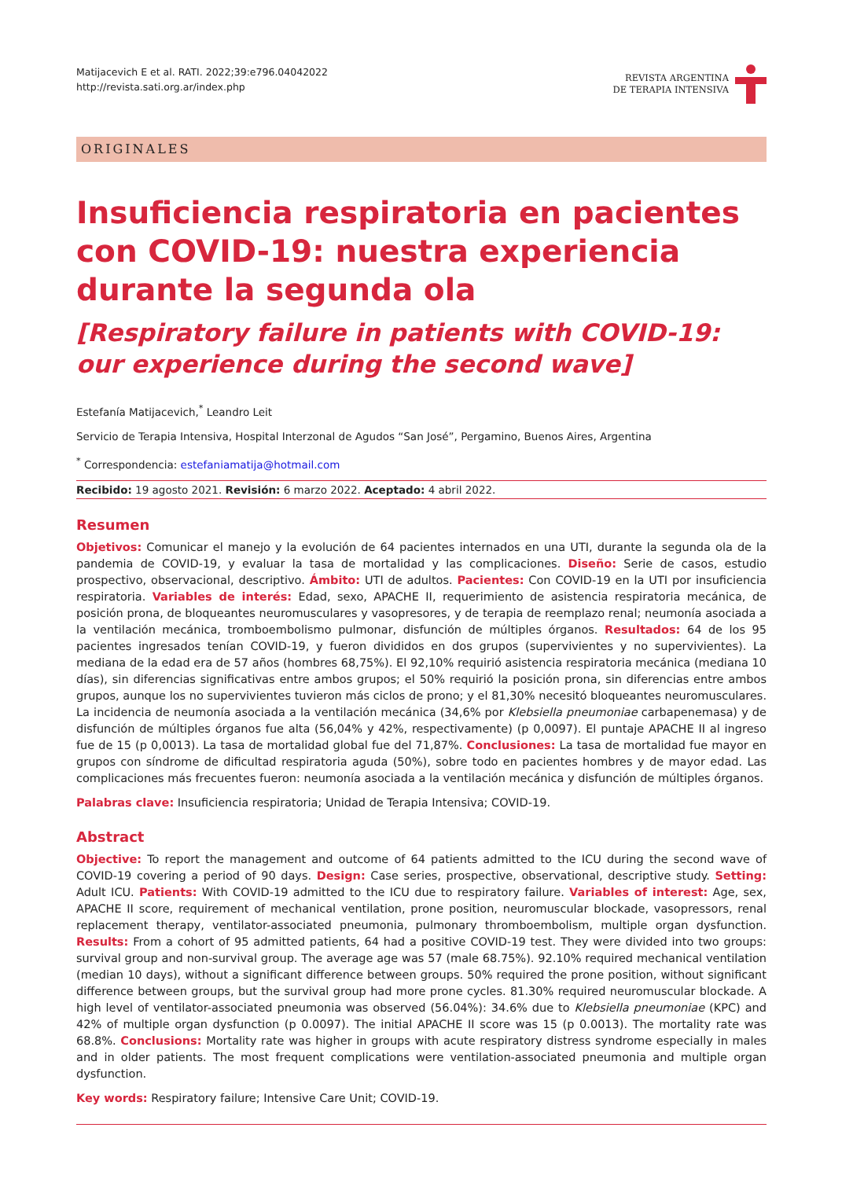Matijacevich E et al. RATI. 2022;39:e796.04042022
http://revista.sati.org.ar/index.php
REVISTA ARGENTINA
DE TERAPIA INTENSIVA
ORIGINALES
Insuficiencia respiratoria en pacientes con COVID-19: nuestra experiencia durante la segunda ola
[Respiratory failure in patients with COVID-19: our experience during the second wave]
Estefanía Matijacevich,<sup>*</sup> Leandro Leit
Servicio de Terapia Intensiva, Hospital Interzonal de Agudos “San José”, Pergamino, Buenos Aires, Argentina
<sup>*</sup> Correspondencia: estefaniamatija@hotmail.com
Recibido: 19 agosto 2021. Revisión: 6 marzo 2022. Aceptado: 4 abril 2022.
Resumen
Objetivos: Comunicar el manejo y la evolución de 64 pacientes internados en una UTI, durante la segunda ola de la pandemia de COVID-19, y evaluar la tasa de mortalidad y las complicaciones. Diseño: Serie de casos, estudio prospectivo, observacional, descriptivo. Ámbito: UTI de adultos. Pacientes: Con COVID-19 en la UTI por insuficiencia respiratoria. Variables de interés: Edad, sexo, APACHE II, requerimiento de asistencia respiratoria mecánica, de posición prona, de bloqueantes neuromusculares y vasopresores, y de terapia de reemplazo renal; neumonía asociada a la ventilación mecánica, tromboembolismo pulmonar, disfunción de múltiples órganos. Resultados: 64 de los 95 pacientes ingresados tenían COVID-19, y fueron divididos en dos grupos (supervivientes y no supervivientes). La mediana de la edad era de 57 años (hombres 68,75%). El 92,10% requirió asistencia respiratoria mecánica (mediana 10 días), sin diferencias significativas entre ambos grupos; el 50% requirió la posición prona, sin diferencias entre ambos grupos, aunque los no supervivientes tuvieron más ciclos de prono; y el 81,30% necesitó bloqueantes neuromusculares. La incidencia de neumonía asociada a la ventilación mecánica (34,6% por Klebsiella pneumoniae carbapenemasa) y de disfunción de múltiples órganos fue alta (56,04% y 42%, respectivamente) (p 0,0097). El puntaje APACHE II al ingreso fue de 15 (p 0,0013). La tasa de mortalidad global fue del 71,87%. Conclusiones: La tasa de mortalidad fue mayor en grupos con síndrome de dificultad respiratoria aguda (50%), sobre todo en pacientes hombres y de mayor edad. Las complicaciones más frecuentes fueron: neumonía asociada a la ventilación mecánica y disfunción de múltiples órganos.
Palabras clave: Insuficiencia respiratoria; Unidad de Terapia Intensiva; COVID-19.
Abstract
Objective: To report the management and outcome of 64 patients admitted to the ICU during the second wave of COVID-19 covering a period of 90 days. Design: Case series, prospective, observational, descriptive study. Setting: Adult ICU. Patients: With COVID-19 admitted to the ICU due to respiratory failure. Variables of interest: Age, sex, APACHE II score, requirement of mechanical ventilation, prone position, neuromuscular blockade, vasopressors, renal replacement therapy, ventilator-associated pneumonia, pulmonary thromboembolism, multiple organ dysfunction. Results: From a cohort of 95 admitted patients, 64 had a positive COVID-19 test. They were divided into two groups: survival group and non-survival group. The average age was 57 (male 68.75%). 92.10% required mechanical ventilation (median 10 days), without a significant difference between groups. 50% required the prone position, without significant difference between groups, but the survival group had more prone cycles. 81.30% required neuromuscular blockade. A high level of ventilator-associated pneumonia was observed (56.04%): 34.6% due to Klebsiella pneumoniae (KPC) and 42% of multiple organ dysfunction (p 0.0097). The initial APACHE II score was 15 (p 0.0013). The mortality rate was 68.8%. Conclusions: Mortality rate was higher in groups with acute respiratory distress syndrome especially in males and in older patients. The most frequent complications were ventilation-associated pneumonia and multiple organ dysfunction.
Key words: Respiratory failure; Intensive Care Unit; COVID-19.